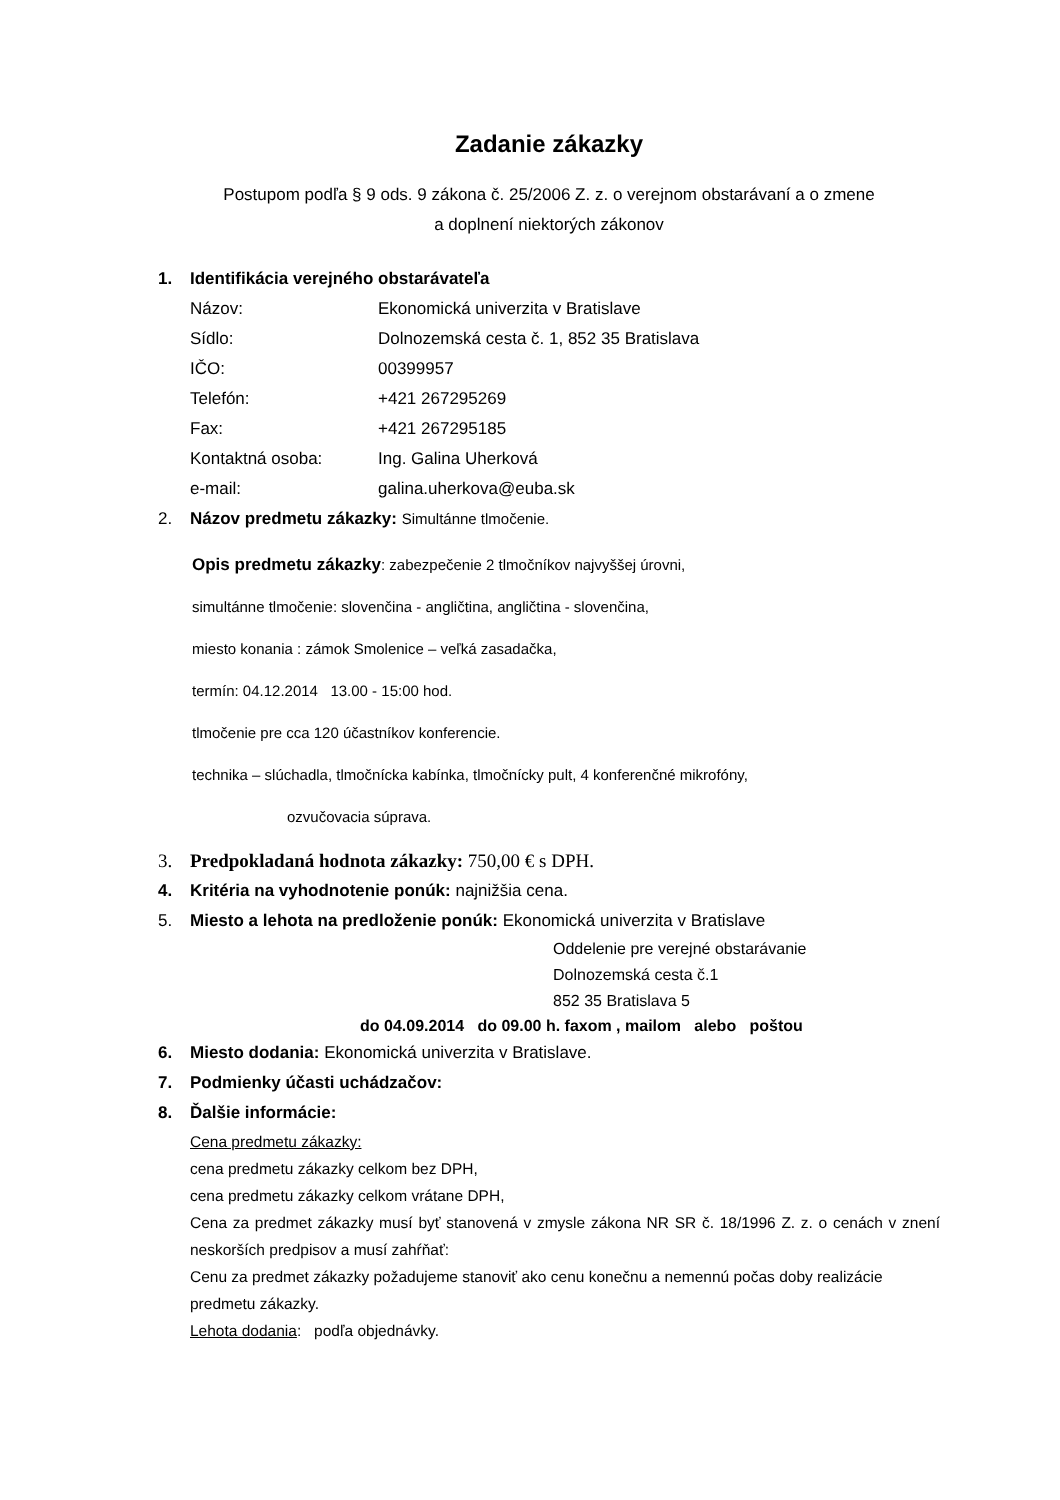Zadanie zákazky
Postupom podľa § 9 ods. 9 zákona č. 25/2006 Z. z. o verejnom obstarávaní a o zmene
a doplnení niektorých zákonov
1. Identifikácia verejného obstarávateľa
Názov: Ekonomická univerzita v Bratislave
Sídlo: Dolnozemská cesta č. 1, 852 35 Bratislava
IČO: 00399957
Telefón: +421 267295269
Fax: +421 267295185
Kontaktná osoba: Ing. Galina Uherková
e-mail: galina.uherkova@euba.sk
2. Názov predmetu zákazky: Simultánne tlmočenie.
Opis predmetu zákazky: zabezpečenie 2 tlmočníkov najvyššej úrovni,
simultánne tlmočenie: slovenčina - angličtina, angličtina - slovenčina,
miesto konania : zámok Smolenice – veľká zasadačka,
termín: 04.12.2014 13.00 - 15:00 hod.
tlmočenie pre cca 120 účastníkov konferencie.
technika – slúchadla, tlmočnícka kabínka, tlmočnícky pult, 4 konferenčné mikrofóny,
ozvučovacia súprava.
3. Predpokladaná hodnota zákazky: 750,00 € s DPH.
4. Kritéria na vyhodnotenie ponúk: najnižšia cena.
5. Miesto a lehota na predloženie ponúk: Ekonomická univerzita v Bratislave
Oddelenie pre verejné obstarávanie
Dolnozemská cesta č.1
852 35 Bratislava 5
do 04.09.2014 do 09.00 h. faxom , mailom alebo poštou
6. Miesto dodania: Ekonomická univerzita v Bratislave.
7. Podmienky účasti uchádzačov:
8. Ďalšie informácie:
Cena predmetu zákazky:
cena predmetu zákazky celkom bez DPH,
cena predmetu zákazky celkom vrátane DPH,
Cena za predmet zákazky musí byť stanovená v zmysle zákona NR SR č. 18/1996 Z. z. o cenách v znení neskorších predpisov a musí zahŕňať:
Cenu za predmet zákazky požadujeme stanoviť ako cenu konečnu a nemennú počas doby realizácie predmetu zákazky.
Lehota dodania: podľa objednávky.